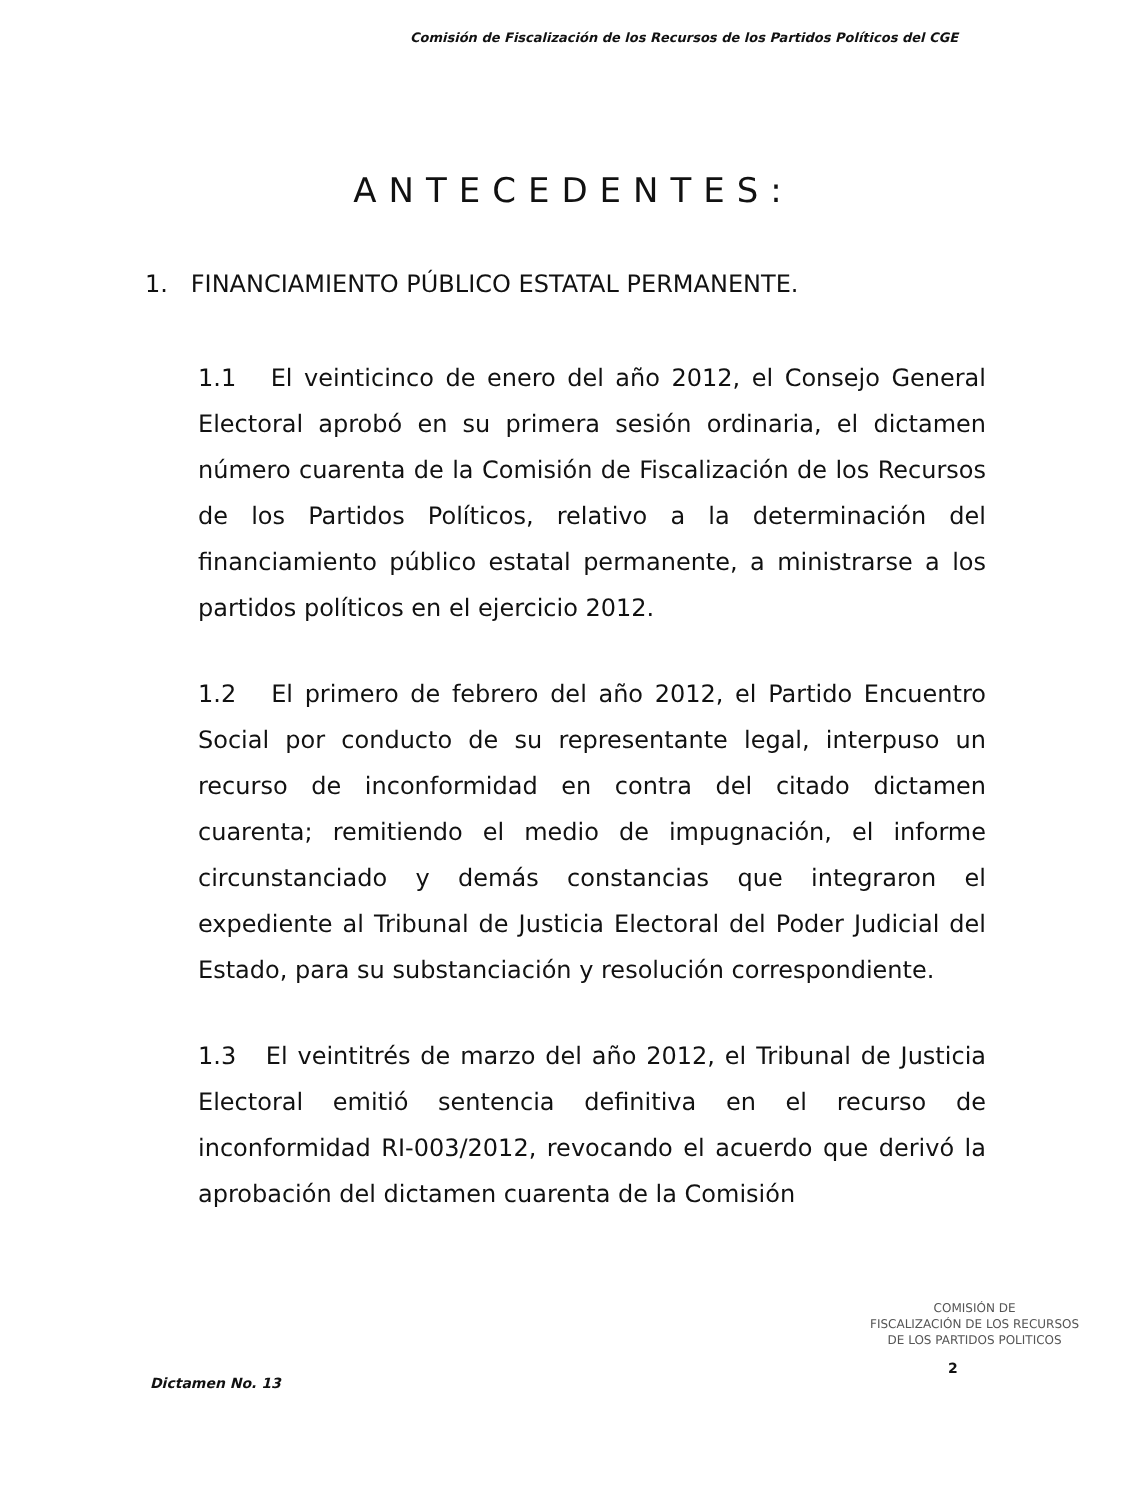Comisión de Fiscalización de los Recursos de los Partidos Políticos del CGE
ANTECEDENTES:
1. FINANCIAMIENTO PÚBLICO ESTATAL PERMANENTE.
1.1 El veinticinco de enero del año 2012, el Consejo General Electoral aprobó en su primera sesión ordinaria, el dictamen número cuarenta de la Comisión de Fiscalización de los Recursos de los Partidos Políticos, relativo a la determinación del financiamiento público estatal permanente, a ministrarse a los partidos políticos en el ejercicio 2012.
1.2 El primero de febrero del año 2012, el Partido Encuentro Social por conducto de su representante legal, interpuso un recurso de inconformidad en contra del citado dictamen cuarenta; remitiendo el medio de impugnación, el informe circunstanciado y demás constancias que integraron el expediente al Tribunal de Justicia Electoral del Poder Judicial del Estado, para su substanciación y resolución correspondiente.
1.3 El veintitrés de marzo del año 2012, el Tribunal de Justicia Electoral emitió sentencia definitiva en el recurso de inconformidad RI-003/2012, revocando el acuerdo que derivó la aprobación del dictamen cuarenta de la Comisión
COMISIÓN DE
FISCALIZACIÓN DE LOS RECURSOS
DE LOS PARTIDOS POLITICOS
Dictamen No. 13
2